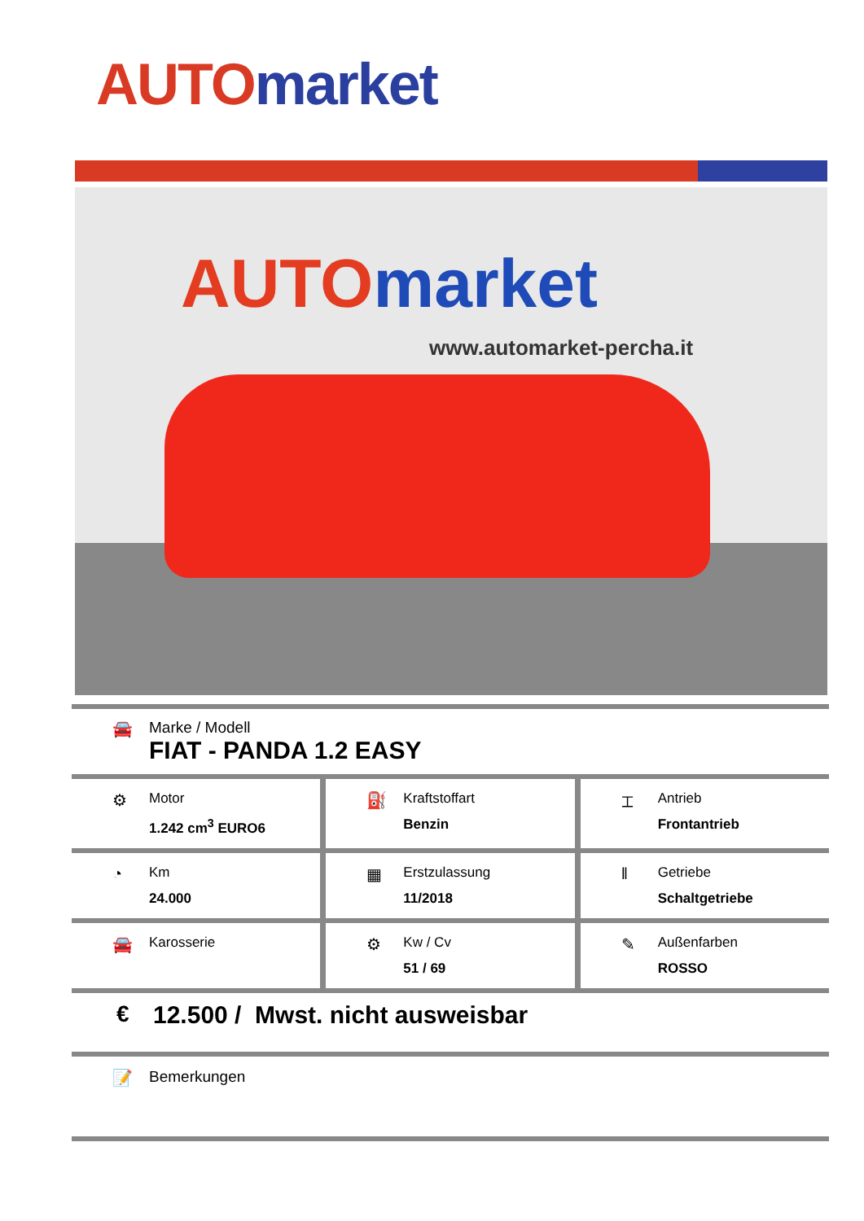AUTO market
AUTO market
www.automarket-percha.it
🚘 Marke / Modell
FIAT - PANDA 1.2 EASY
⚙
Motor
1.242 cm<sup>3</sup> EURO6
⛽
Kraftstoffart
Benzin
⌶
Antrieb
Frontantrieb
◔
Km
24.000
▦
Erstzulassung
11/2018
‖
Getriebe
Schaltgetriebe
🚘
Karosserie
⚙
Kw / Cv
51 / 69
✎
Außenfarben
ROSSO
€ 12.500 / Mwst. nicht ausweisbar
📝 Bemerkungen